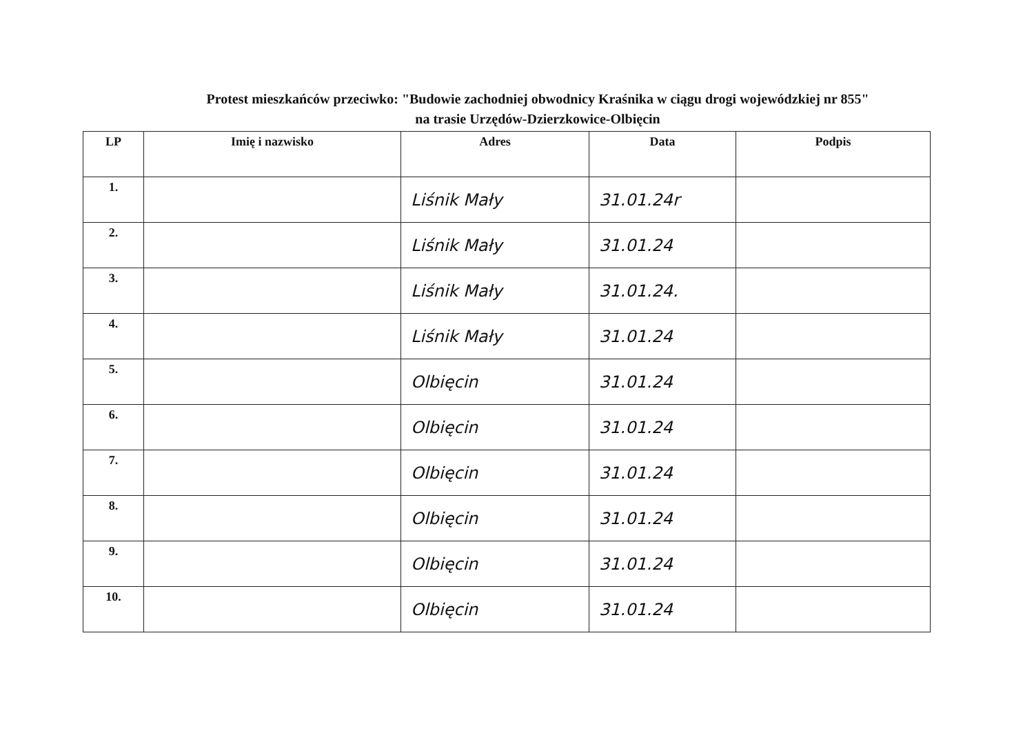Protest mieszkańców przeciwko: "Budowie zachodniej obwodnicy Kraśnika w ciągu drogi wojewódzkiej nr 855"
na trasie Urzędów-Dzierzkowice-Olbięcin
| LP | Imię i nazwisko | Adres | Data | Podpis |
| --- | --- | --- | --- | --- |
| 1. | | Liśnik Mały | 31.01.24r | |
| 2. | | Liśnik Mały | 31.01.24 | |
| 3. | | Liśnik Mały | 31.01.24. | |
| 4. | | Liśnik Mały | 31.01.24 | |
| 5. | | Olbięcin | 31.01.24 | |
| 6. | | Olbięcin | 31.01.24 | |
| 7. | | Olbięcin | 31.01.24 | |
| 8. | | Olbięcin | 31.01.24 | |
| 9. | | Olbięcin | 31.01.24 | |
| 10. | | Olbięcin | 31.01.24 | |